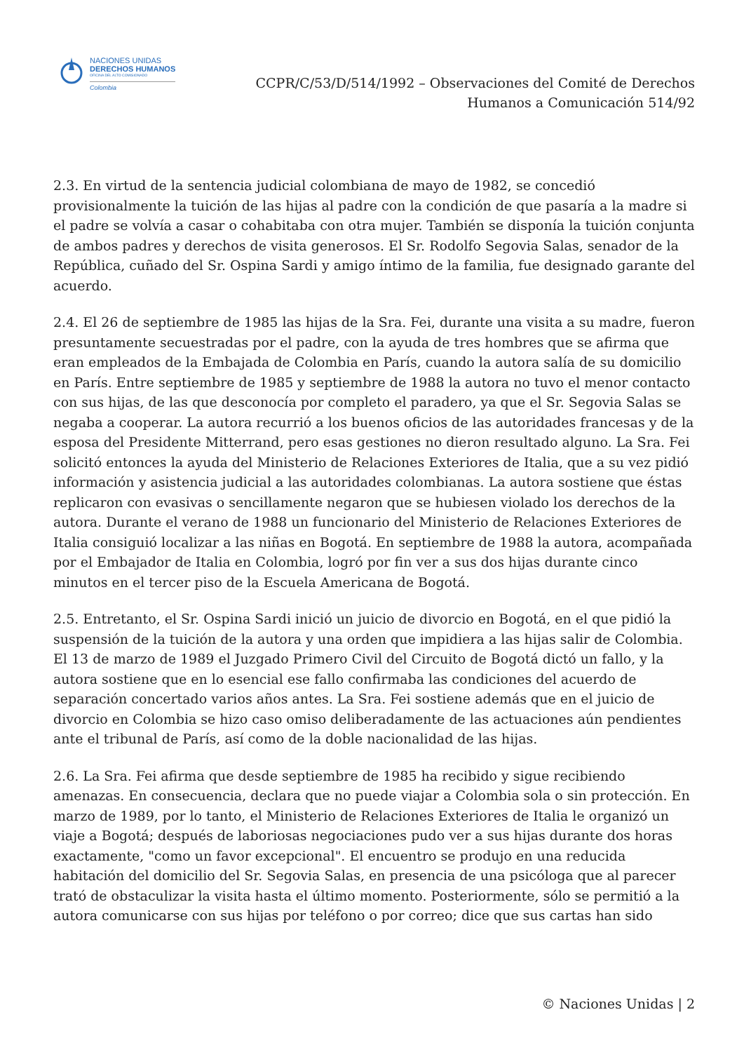NACIONES UNIDAS
DERECHOS HUMANOS
OFICINA DEL ALTO COMISIONADO
Colombia
CCPR/C/53/D/514/1992 – Observaciones del Comité de Derechos
Humanos a Comunicación 514/92
2.3. En virtud de la sentencia judicial colombiana de mayo de 1982, se concedió provisionalmente la tuición de las hijas al padre con la condición de que pasaría a la madre si el padre se volvía a casar o cohabitaba con otra mujer. También se disponía la tuición conjunta de ambos padres y derechos de visita generosos. El Sr. Rodolfo Segovia Salas, senador de la República, cuñado del Sr. Ospina Sardi y amigo íntimo de la familia, fue designado garante del acuerdo.
2.4. El 26 de septiembre de 1985 las hijas de la Sra. Fei, durante una visita a su madre, fueron presuntamente secuestradas por el padre, con la ayuda de tres hombres que se afirma que eran empleados de la Embajada de Colombia en París, cuando la autora salía de su domicilio en París. Entre septiembre de 1985 y septiembre de 1988 la autora no tuvo el menor contacto con sus hijas, de las que desconocía por completo el paradero, ya que el Sr. Segovia Salas se negaba a cooperar. La autora recurrió a los buenos oficios de las autoridades francesas y de la esposa del Presidente Mitterrand, pero esas gestiones no dieron resultado alguno. La Sra. Fei solicitó entonces la ayuda del Ministerio de Relaciones Exteriores de Italia, que a su vez pidió información y asistencia judicial a las autoridades colombianas. La autora sostiene que éstas replicaron con evasivas o sencillamente negaron que se hubiesen violado los derechos de la autora. Durante el verano de 1988 un funcionario del Ministerio de Relaciones Exteriores de Italia consiguió localizar a las niñas en Bogotá. En septiembre de 1988 la autora, acompañada por el Embajador de Italia en Colombia, logró por fin ver a sus dos hijas durante cinco minutos en el tercer piso de la Escuela Americana de Bogotá.
2.5. Entretanto, el Sr. Ospina Sardi inició un juicio de divorcio en Bogotá, en el que pidió la suspensión de la tuición de la autora y una orden que impidiera a las hijas salir de Colombia. El 13 de marzo de 1989 el Juzgado Primero Civil del Circuito de Bogotá dictó un fallo, y la autora sostiene que en lo esencial ese fallo confirmaba las condiciones del acuerdo de separación concertado varios años antes. La Sra. Fei sostiene además que en el juicio de divorcio en Colombia se hizo caso omiso deliberadamente de las actuaciones aún pendientes ante el tribunal de París, así como de la doble nacionalidad de las hijas.
2.6. La Sra. Fei afirma que desde septiembre de 1985 ha recibido y sigue recibiendo amenazas. En consecuencia, declara que no puede viajar a Colombia sola o sin protección. En marzo de 1989, por lo tanto, el Ministerio de Relaciones Exteriores de Italia le organizó un viaje a Bogotá; después de laboriosas negociaciones pudo ver a sus hijas durante dos horas exactamente, "como un favor excepcional". El encuentro se produjo en una reducida habitación del domicilio del Sr. Segovia Salas, en presencia de una psicóloga que al parecer trató de obstaculizar la visita hasta el último momento. Posteriormente, sólo se permitió a la autora comunicarse con sus hijas por teléfono o por correo; dice que sus cartas han sido
© Naciones Unidas | 2